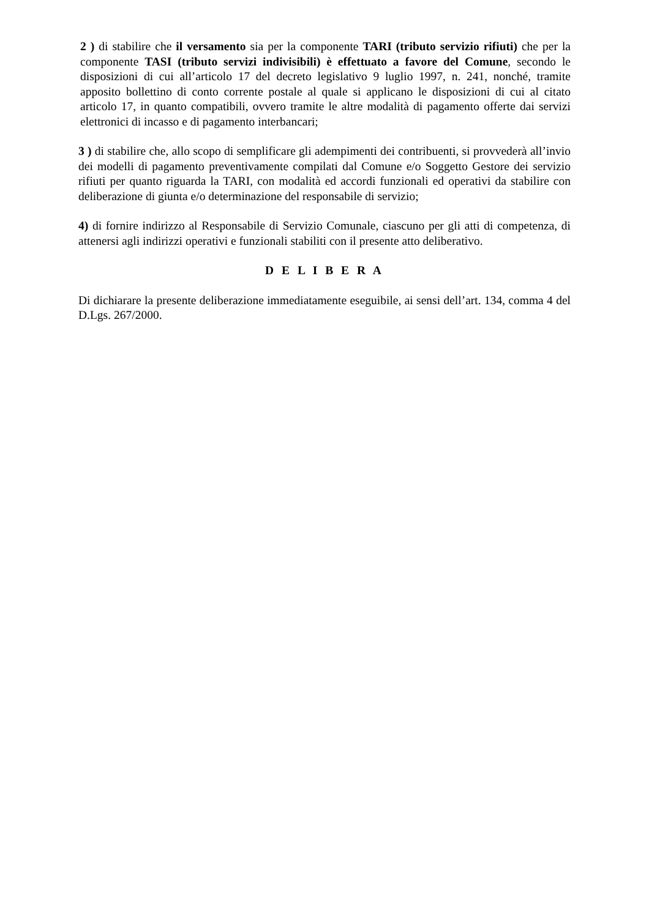2 ) di stabilire che il versamento sia per la componente TARI (tributo servizio rifiuti) che per la componente TASI (tributo servizi indivisibili) è effettuato a favore del Comune, secondo le disposizioni di cui all’articolo 17 del decreto legislativo 9 luglio 1997, n. 241, nonché, tramite apposito bollettino di conto corrente postale al quale si applicano le disposizioni di cui al citato articolo 17, in quanto compatibili, ovvero tramite le altre modalità di pagamento offerte dai servizi elettronici di incasso e di pagamento interbancari;
3 ) di stabilire che, allo scopo di semplificare gli adempimenti dei contribuenti, si provvederà all’invio dei modelli di pagamento preventivamente compilati dal Comune e/o Soggetto Gestore dei servizio rifiuti per quanto riguarda la TARI, con modalità ed accordi funzionali ed operativi da stabilire con deliberazione di giunta e/o determinazione del responsabile di servizio;
4) di fornire indirizzo al Responsabile di Servizio Comunale, ciascuno per gli atti di competenza, di attenersi agli indirizzi operativi e funzionali stabiliti con il presente atto deliberativo.
D E L I B E R A
Di dichiarare la presente deliberazione immediatamente eseguibile, ai sensi dell’art. 134, comma 4 del D.Lgs. 267/2000.